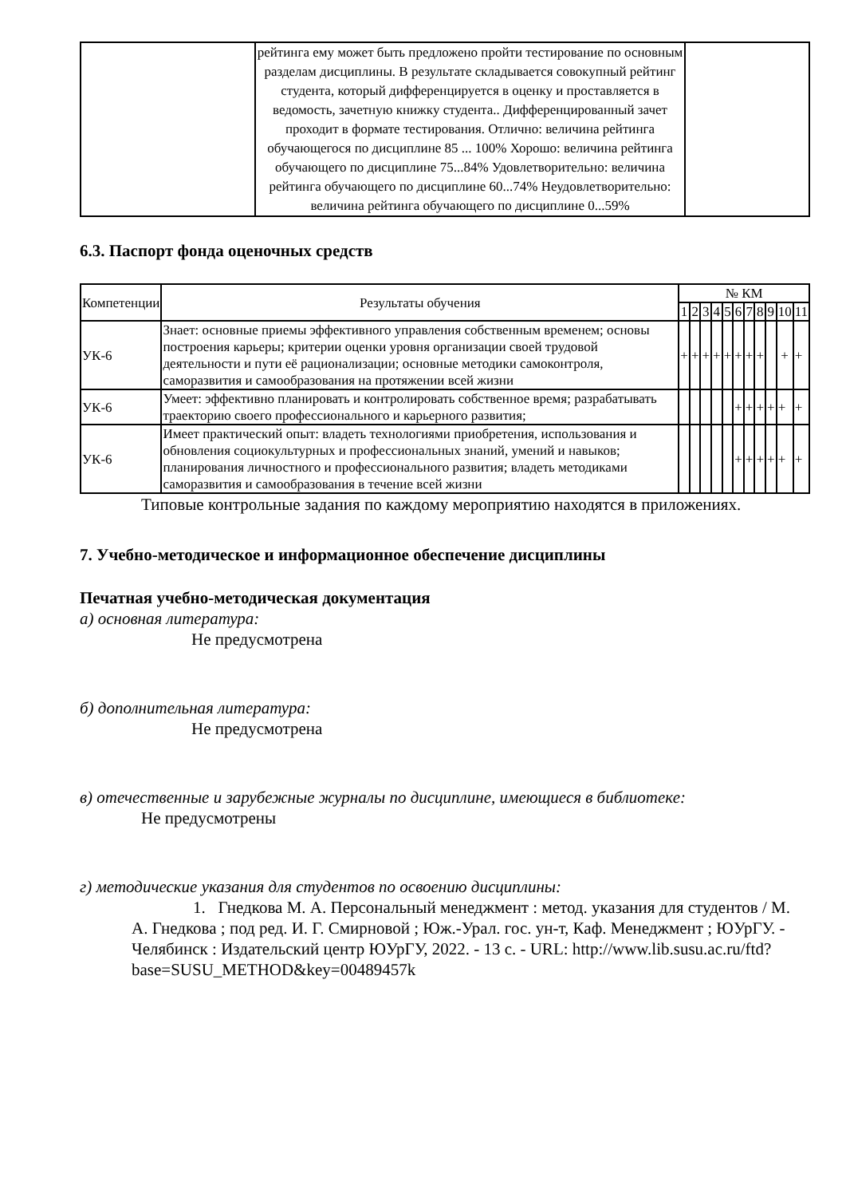| | рейтинга ему может быть предложено пройти тестирование по основным разделам дисциплины. В результате складывается совокупный рейтинг студента, который дифференцируется в оценку и проставляется в ведомость, зачетную книжку студента.. Дифференцированный зачет проходит в формате тестирования. Отлично: величина рейтинга обучающегося по дисциплине 85 ... 100% Хорошо: величина рейтинга обучающего по дисциплине 75...84% Удовлетворительно: величина рейтинга обучающего по дисциплине 60...74% Неудовлетворительно: величина рейтинга обучающего по дисциплине 0...59% | |
6.3. Паспорт фонда оценочных средств
| Компетенции | Результаты обучения | № КМ | | | | | | | | | | |
| --- | --- | --- | --- | --- | --- | --- | --- | --- | --- | --- | --- | --- |
| | | 1 | 2 | 3 | 4 | 5 | 6 | 7 | 8 | 9 | 10 | 11 |
| УК-6 | Знает: основные приемы эффективного управления собственным временем; основы построения карьеры; критерии оценки уровня организации своей трудовой деятельности и пути её рационализации; основные методики самоконтроля, саморазвития и самообразования на протяжении всей жизни | + | + | + | + | + | + | + | + | | + | + |
| УК-6 | Умеет: эффективно планировать и контролировать собственное время; разрабатывать траекторию своего профессионального и карьерного развития; | | | | | | + | + | + | + | + | + |
| УК-6 | Имеет практический опыт: владеть технологиями приобретения, использования и обновления социокультурных и профессиональных знаний, умений и навыков; планирования личностного и профессионального развития; владеть методиками саморазвития и самообразования в течение всей жизни | | | | | | + | + | + | + | + | + |
Типовые контрольные задания по каждому мероприятию находятся в приложениях.
7. Учебно-методическое и информационное обеспечение дисциплины
Печатная учебно-методическая документация
а) основная литература:
Не предусмотрена
б) дополнительная литература:
Не предусмотрена
в) отечественные и зарубежные журналы по дисциплине, имеющиеся в библиотеке:
Не предусмотрены
г) методические указания для студентов по освоению дисциплины:
1. Гнедкова М. А. Персональный менеджмент : метод. указания для студентов / М. А. Гнедкова ; под ред. И. Г. Смирновой ; Юж.-Урал. гос. ун-т, Каф. Менеджмент ; ЮУрГУ. - Челябинск : Издательский центр ЮУрГУ, 2022. - 13 с. - URL: http://www.lib.susu.ac.ru/ftd?base=SUSU_METHOD&key=00489457k